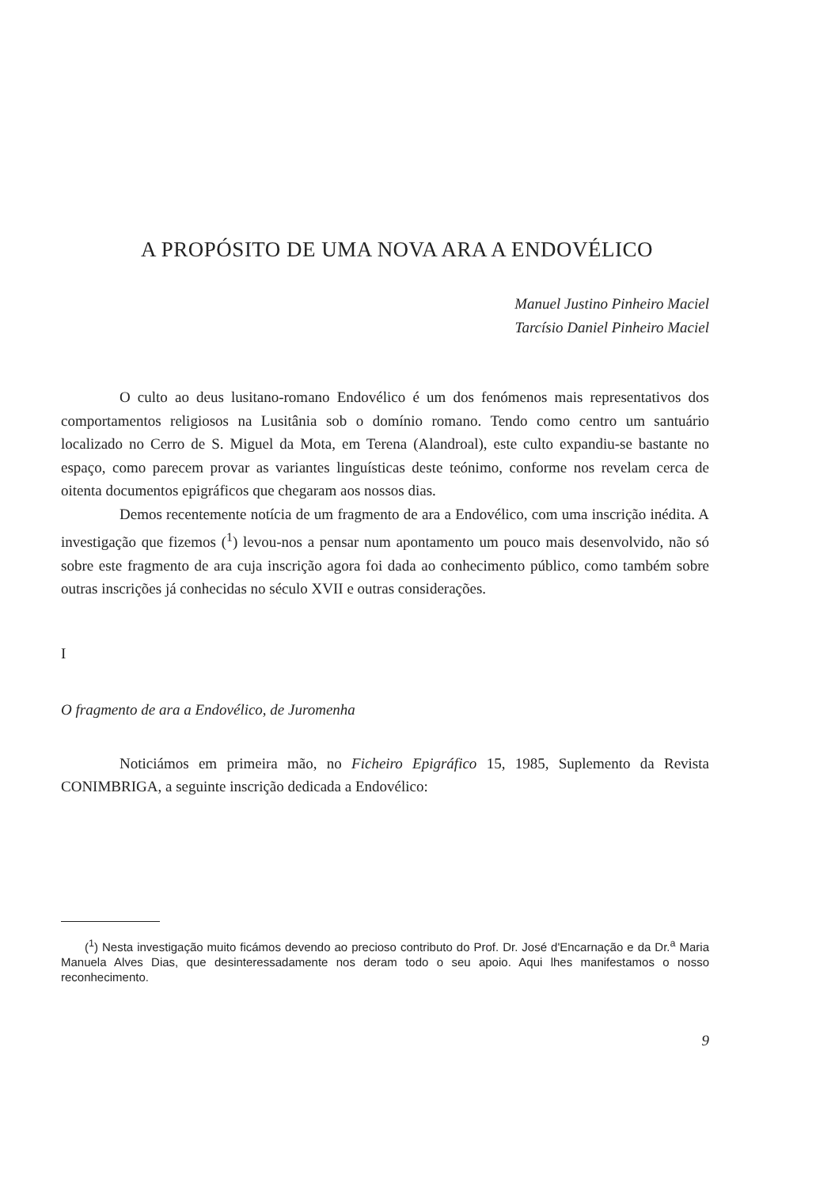A PROPÓSITO DE UMA NOVA ARA A ENDOVÉLICO
Manuel Justino Pinheiro Maciel
Tarcísio Daniel Pinheiro Maciel
O culto ao deus lusitano-romano Endovélico é um dos fenómenos mais representativos dos comportamentos religiosos na Lusitânia sob o domínio romano. Tendo como centro um santuário localizado no Cerro de S. Miguel da Mota, em Terena (Alandroal), este culto expandiu-se bastante no espaço, como parecem provar as variantes linguísticas deste teónimo, conforme nos revelam cerca de oitenta documentos epigráficos que chegaram aos nossos dias.
Demos recentemente notícia de um fragmento de ara a Endovélico, com uma inscrição inédita. A investigação que fizemos (<sup>1</sup>) levou-nos a pensar num apontamento um pouco mais desenvolvido, não só sobre este fragmento de ara cuja inscrição agora foi dada ao conhecimento público, como também sobre outras inscrições já conhecidas no século XVII e outras considerações.
I
O fragmento de ara a Endovélico, de Juromenha
Noticiámos em primeira mão, no Ficheiro Epigráfico 15, 1985, Suplemento da Revista CONIMBRIGA, a seguinte inscrição dedicada a Endovélico:
(<sup>1</sup>) Nesta investigação muito ficámos devendo ao precioso contributo do Prof. Dr. José d'Encarnação e da Dr.<sup>a</sup> Maria Manuela Alves Dias, que desinteressadamente nos deram todo o seu apoio. Aqui lhes manifestamos o nosso reconhecimento.
9